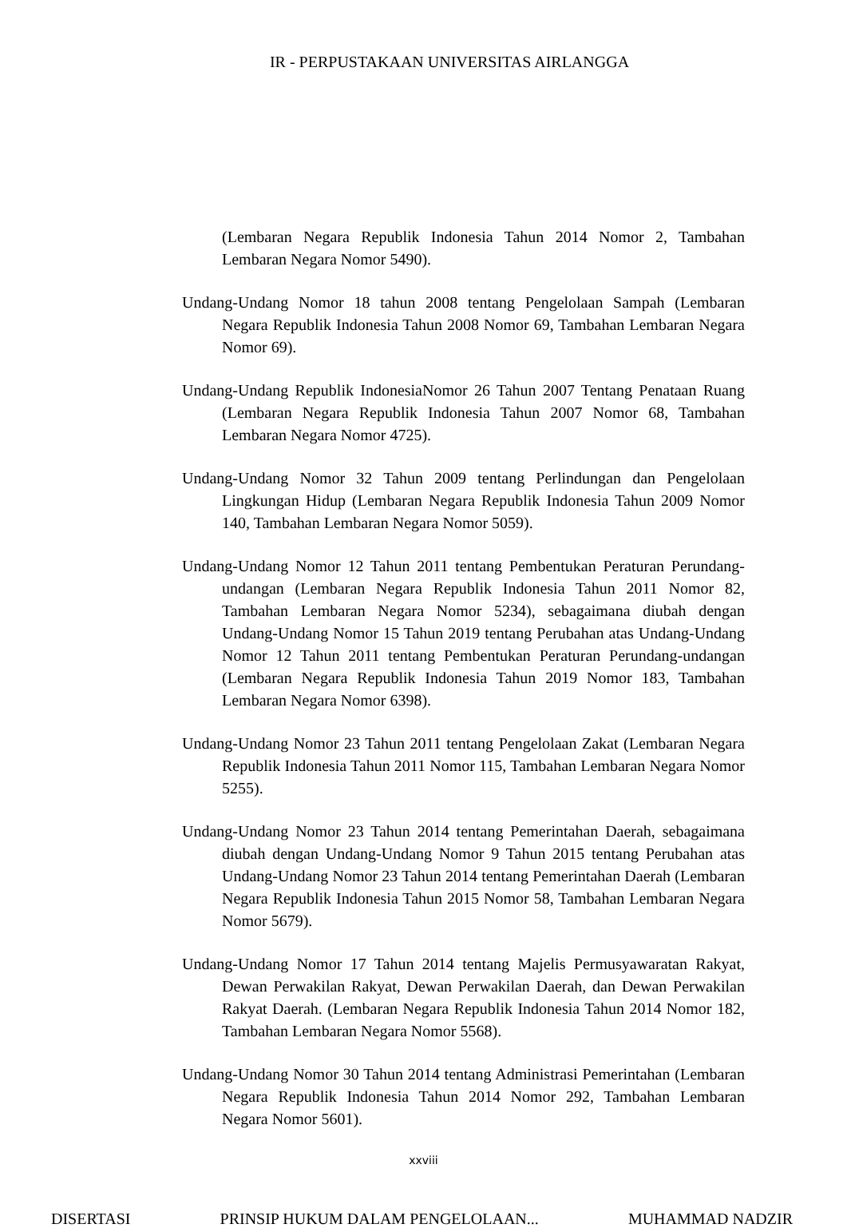IR - PERPUSTAKAAN UNIVERSITAS AIRLANGGA
(Lembaran Negara Republik Indonesia Tahun 2014 Nomor 2, Tambahan Lembaran Negara Nomor 5490).
Undang-Undang Nomor 18 tahun 2008 tentang Pengelolaan Sampah (Lembaran Negara Republik Indonesia Tahun 2008 Nomor 69, Tambahan Lembaran Negara Nomor 69).
Undang-Undang Republik IndonesiaNomor 26 Tahun 2007 Tentang Penataan Ruang (Lembaran Negara Republik Indonesia Tahun 2007 Nomor 68, Tambahan Lembaran Negara Nomor 4725).
Undang-Undang Nomor 32 Tahun 2009 tentang Perlindungan dan Pengelolaan Lingkungan Hidup (Lembaran Negara Republik Indonesia Tahun 2009 Nomor 140, Tambahan Lembaran Negara Nomor 5059).
Undang-Undang Nomor 12 Tahun 2011 tentang Pembentukan Peraturan Perundang-undangan (Lembaran Negara Republik Indonesia Tahun 2011 Nomor 82, Tambahan Lembaran Negara Nomor 5234), sebagaimana diubah dengan Undang-Undang Nomor 15 Tahun 2019 tentang Perubahan atas Undang-Undang Nomor 12 Tahun 2011 tentang Pembentukan Peraturan Perundang-undangan (Lembaran Negara Republik Indonesia Tahun 2019 Nomor 183, Tambahan Lembaran Negara Nomor 6398).
Undang-Undang Nomor 23 Tahun 2011 tentang Pengelolaan Zakat (Lembaran Negara Republik Indonesia Tahun 2011 Nomor 115, Tambahan Lembaran Negara Nomor 5255).
Undang-Undang Nomor 23 Tahun 2014 tentang Pemerintahan Daerah, sebagaimana diubah dengan Undang-Undang Nomor 9 Tahun 2015 tentang Perubahan atas Undang-Undang Nomor 23 Tahun 2014 tentang Pemerintahan Daerah (Lembaran Negara Republik Indonesia Tahun 2015 Nomor 58, Tambahan Lembaran Negara Nomor 5679).
Undang-Undang Nomor 17 Tahun 2014 tentang Majelis Permusyawaratan Rakyat, Dewan Perwakilan Rakyat, Dewan Perwakilan Daerah, dan Dewan Perwakilan Rakyat Daerah. (Lembaran Negara Republik Indonesia Tahun 2014 Nomor 182, Tambahan Lembaran Negara Nomor 5568).
Undang-Undang Nomor 30 Tahun 2014 tentang Administrasi Pemerintahan (Lembaran Negara Republik Indonesia Tahun 2014 Nomor 292, Tambahan Lembaran Negara Nomor 5601).
xxviii
DISERTASI PRINSIP HUKUM DALAM PENGELOLAAN... MUHAMMAD NADZIR